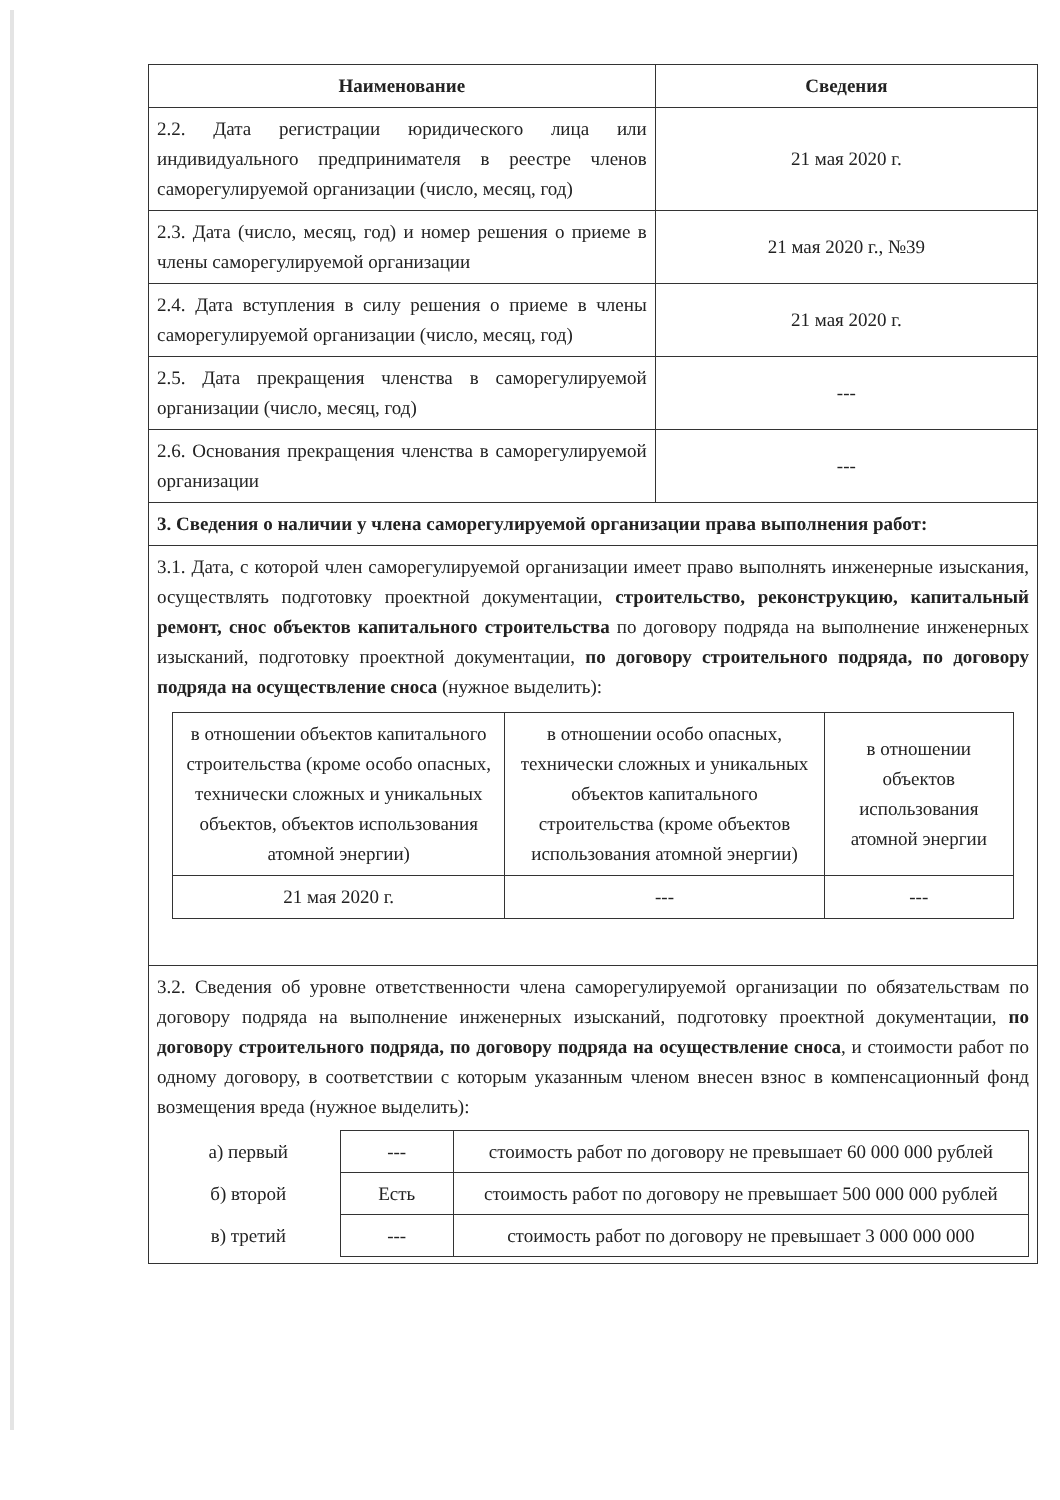| Наименование | Сведения |
| --- | --- |
| 2.2. Дата регистрации юридического лица или индивидуального предпринимателя в реестре членов саморегулируемой организации (число, месяц, год) | 21 мая 2020 г. |
| 2.3. Дата (число, месяц, год) и номер решения о приеме в члены саморегулируемой организации | 21 мая 2020 г., №39 |
| 2.4. Дата вступления в силу решения о приеме в члены саморегулируемой организации (число, месяц, год) | 21 мая 2020 г. |
| 2.5. Дата прекращения членства в саморегулируемой организации (число, месяц, год) | --- |
| 2.6. Основания прекращения членства в саморегулируемой организации | --- |
| 3. Сведения о наличии у члена саморегулируемой организации права выполнения работ: | |
| 3.1. Дата, с которой член саморегулируемой организации имеет право выполнять инженерные изыскания, осуществлять подготовку проектной документации, строительство, реконструкцию, капитальный ремонт, снос объектов капитального строительства по договору подряда на выполнение инженерных изысканий, подготовку проектной документации, по договору строительного подряда, по договору подряда на осуществление сноса (нужное выделить): / в отношении объектов капитального строительства (кроме особо опасных, технически сложных и уникальных объектов, объектов использования атомной энергии) / в отношении особо опасных, технически сложных и уникальных объектов капитального строительства (кроме объектов использования атомной энергии) / в отношении объектов использования атомной энергии / / 21 мая 2020 г. / --- / --- / | |
| 3.2. Сведения об уровне ответственности члена саморегулируемой организации по обязательствам по договору подряда на выполнение инженерных изысканий, подготовку проектной документации, по договору строительного подряда, по договору подряда на осуществление сноса , и стоимости работ по одному договору, в соответствии с которым указанным членом внесен взнос в компенсационный фонд возмещения вреда (нужное выделить): / а) первый / --- / стоимость работ по договору не превышает 60 000 000 рублей / / б) второй / Есть / стоимость работ по договору не превышает 500 000 000 рублей / / в) третий / --- / стоимость работ по договору не превышает 3 000 000 000 / | |